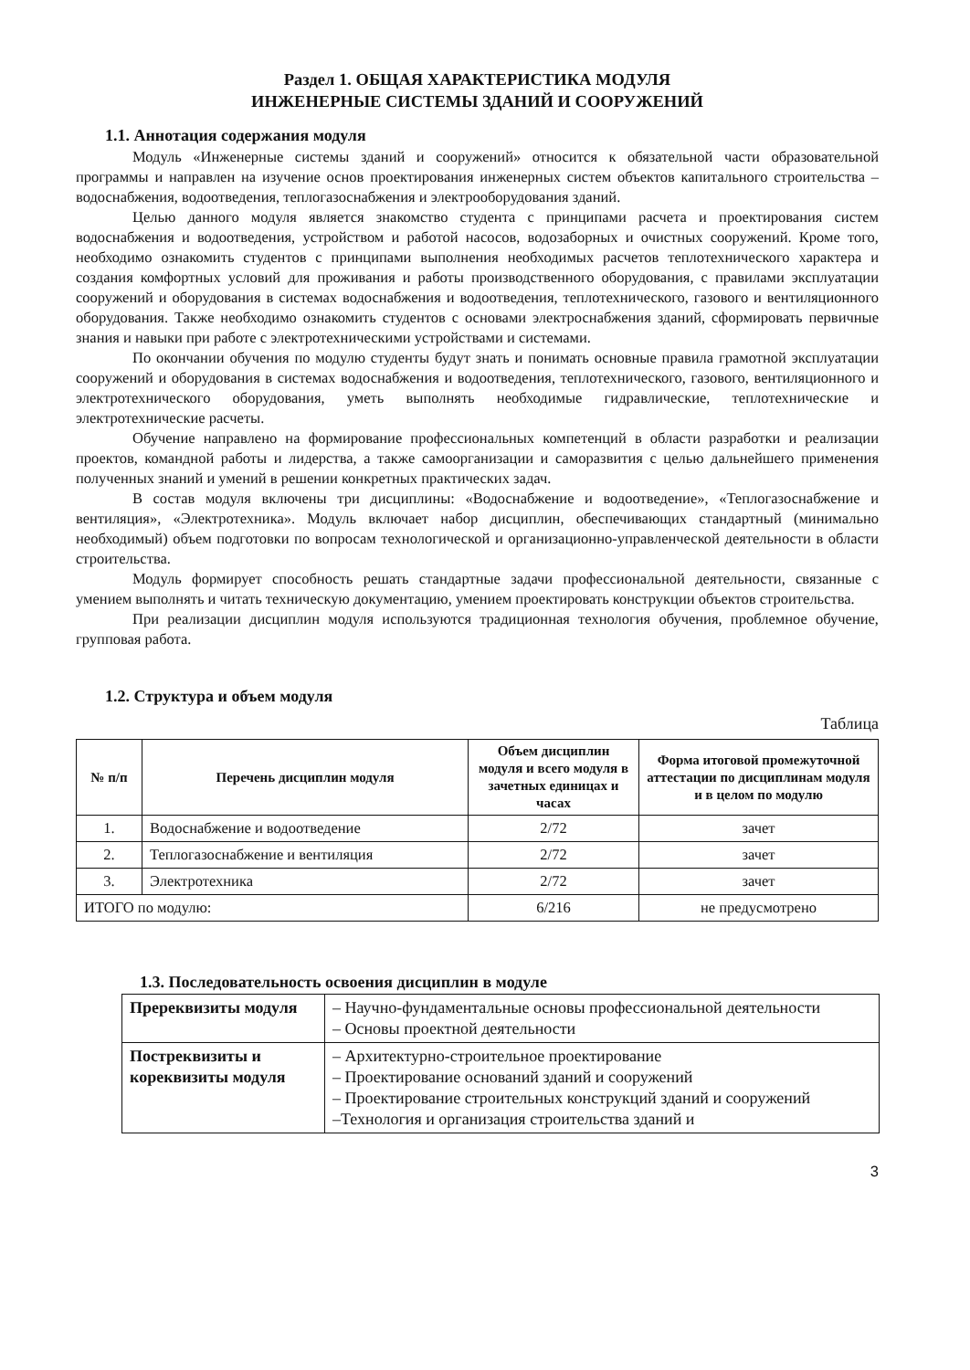Раздел 1. ОБЩАЯ ХАРАКТЕРИСТИКА МОДУЛЯ
ИНЖЕНЕРНЫЕ СИСТЕМЫ ЗДАНИЙ И СООРУЖЕНИЙ
1.1. Аннотация содержания модуля
Модуль «Инженерные системы зданий и сооружений» относится к обязательной части образовательной программы и направлен на изучение основ проектирования инженерных систем объектов капитального строительства – водоснабжения, водоотведения, теплогазоснабжения и электрооборудования зданий.
Целью данного модуля является знакомство студента с принципами расчета и проектирования систем водоснабжения и водоотведения, устройством и работой насосов, водозаборных и очистных сооружений. Кроме того, необходимо ознакомить студентов с принципами выполнения необходимых расчетов теплотехнического характера и создания комфортных условий для проживания и работы производственного оборудования, с правилами эксплуатации сооружений и оборудования в системах водоснабжения и водоотведения, теплотехнического, газового и вентиляционного оборудования. Также необходимо ознакомить студентов с основами электроснабжения зданий, сформировать первичные знания и навыки при работе с электротехническими устройствами и системами.
По окончании обучения по модулю студенты будут знать и понимать основные правила грамотной эксплуатации сооружений и оборудования в системах водоснабжения и водоотведения, теплотехнического, газового, вентиляционного и электротехнического оборудования, уметь выполнять необходимые гидравлические, теплотехнические и электротехнические расчеты.
Обучение направлено на формирование профессиональных компетенций в области разработки и реализации проектов, командной работы и лидерства, а также самоорганизации и саморазвития с целью дальнейшего применения полученных знаний и умений в решении конкретных практических задач.
В состав модуля включены три дисциплины: «Водоснабжение и водоотведение», «Теплогазоснабжение и вентиляция», «Электротехника». Модуль включает набор дисциплин, обеспечивающих стандартный (минимально необходимый) объем подготовки по вопросам технологической и организационно-управленческой деятельности в области строительства.
Модуль формирует способность решать стандартные задачи профессиональной деятельности, связанные с умением выполнять и читать техническую документацию, умением проектировать конструкции объектов строительства.
При реализации дисциплин модуля используются традиционная технология обучения, проблемное обучение, групповая работа.
1.2. Структура и объем модуля
Таблица
| № п/п | Перечень дисциплин модуля | Объем дисциплин модуля и всего модуля в зачетных единицах и часах | Форма итоговой промежуточной аттестации по дисциплинам модуля и в целом по модулю |
| --- | --- | --- | --- |
| 1. | Водоснабжение и водоотведение | 2/72 | зачет |
| 2. | Теплогазоснабжение и вентиляция | 2/72 | зачет |
| 3. | Электротехника | 2/72 | зачет |
| ИТОГО по модулю: | | 6/216 | не предусмотрено |
1.3. Последовательность освоения дисциплин в модуле
| Пререквизиты модуля | – Научно-фундаментальные основы профессиональной деятельности – Основы проектной деятельности |
| Постреквизиты и кореквизиты модуля | – Архитектурно-строительное проектирование – Проектирование оснований зданий и сооружений – Проектирование строительных конструкций зданий и сооружений –Технология и организация строительства зданий и |
3